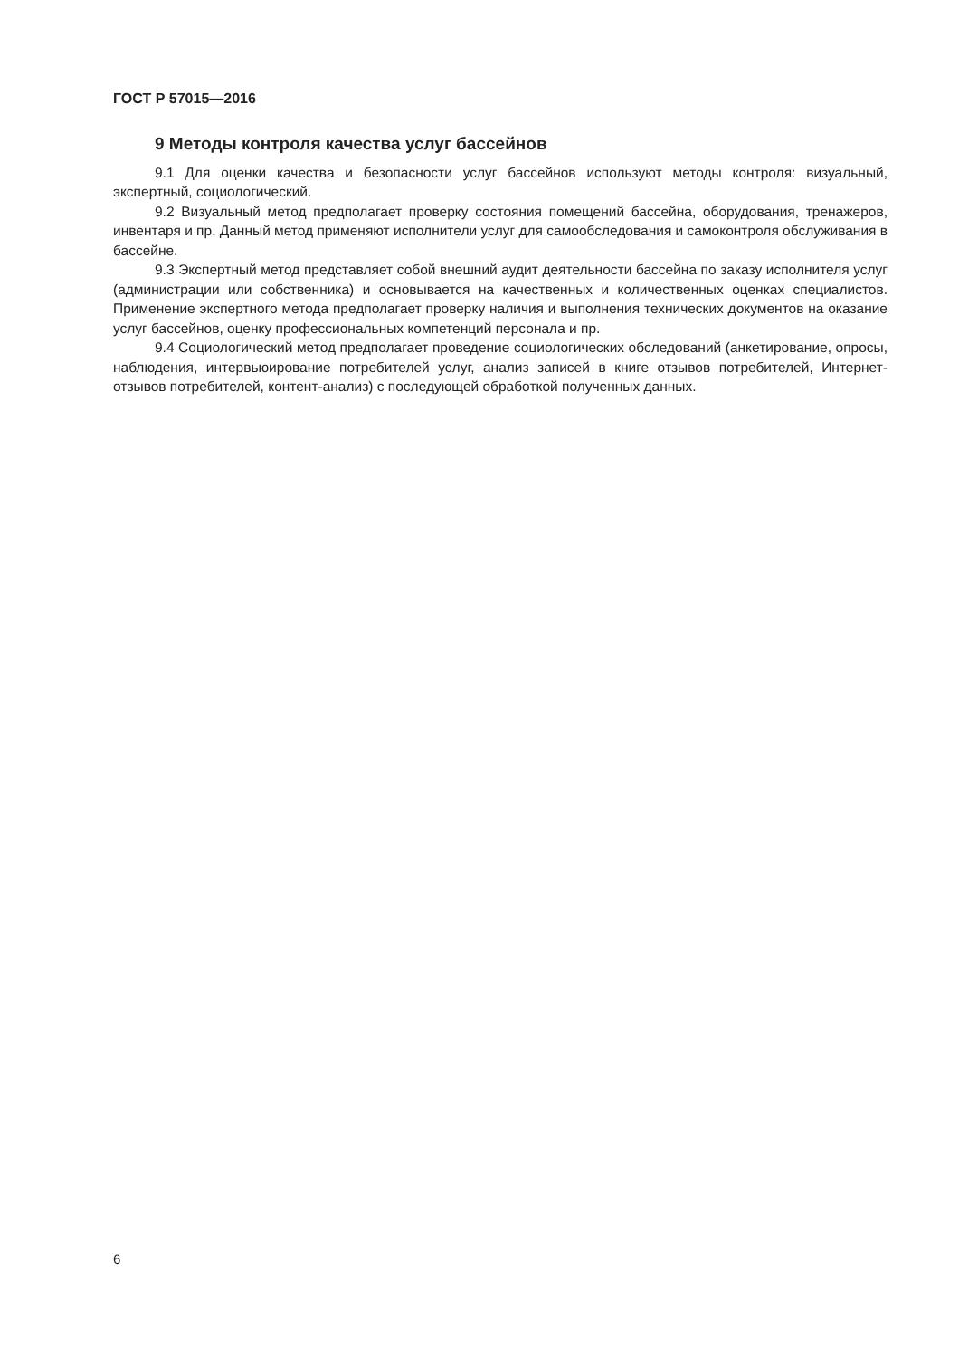ГОСТ Р 57015—2016
9 Методы контроля качества услуг бассейнов
9.1 Для оценки качества и безопасности услуг бассейнов используют методы контроля: визуальный, экспертный, социологический.
9.2 Визуальный метод предполагает проверку состояния помещений бассейна, оборудования, тренажеров, инвентаря и пр. Данный метод применяют исполнители услуг для самообследования и самоконтроля обслуживания в бассейне.
9.3 Экспертный метод представляет собой внешний аудит деятельности бассейна по заказу исполнителя услуг (администрации или собственника) и основывается на качественных и количественных оценках специалистов. Применение экспертного метода предполагает проверку наличия и выполнения технических документов на оказание услуг бассейнов, оценку профессиональных компетенций персонала и пр.
9.4 Социологический метод предполагает проведение социологических обследований (анкетирование, опросы, наблюдения, интервьюирование потребителей услуг, анализ записей в книге отзывов потребителей, Интернет-отзывов потребителей, контент-анализ) с последующей обработкой полученных данных.
6